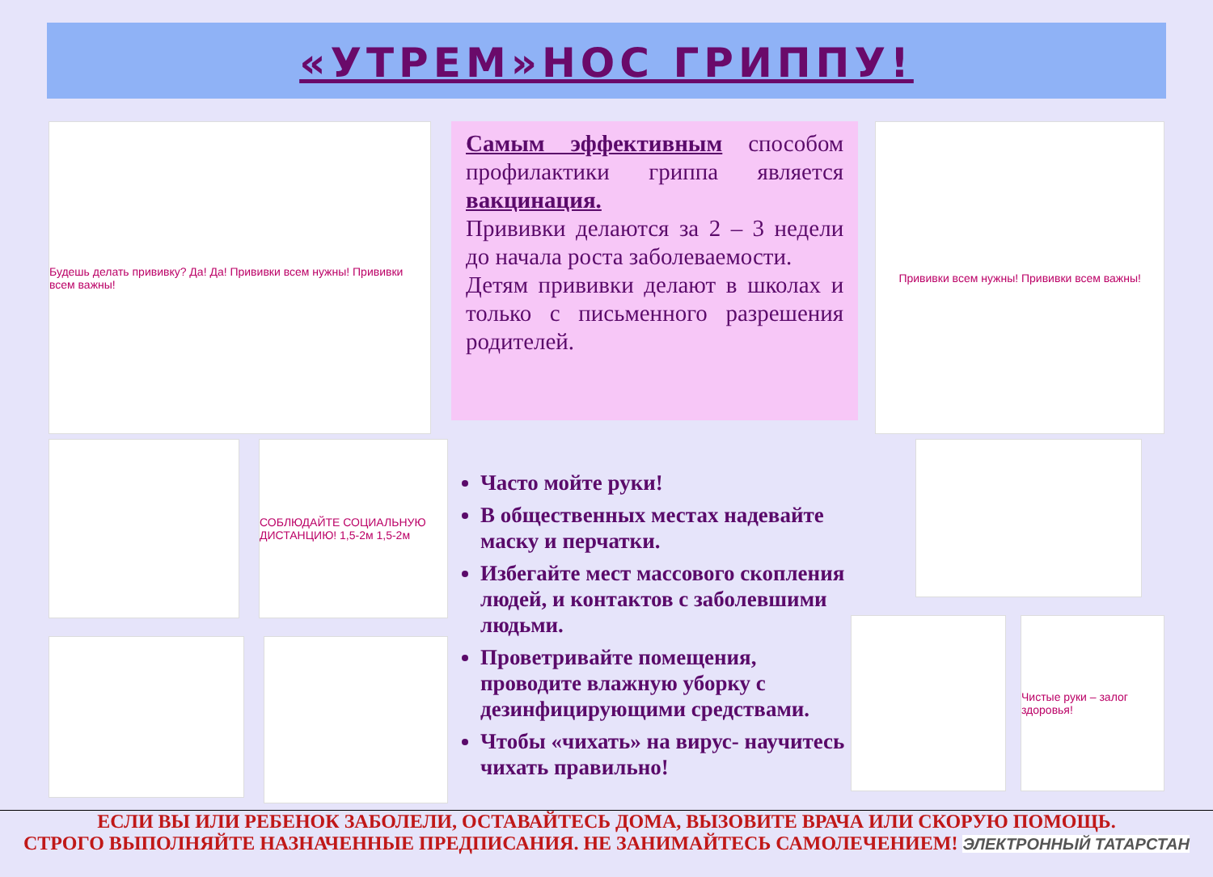«УТРЕМ»НОС ГРИППУ!
Будешь делать прививку? Да! Да! Прививки всем нужны! Прививки всем важны!
Самым эффективным способом профилактики гриппа является вакцинация.
Прививки делаются за 2 – 3 недели до начала роста заболеваемости.
Детям прививки делают в школах и только с письменного разрешения родителей.
Прививки всем нужны! Прививки всем важны!
СОБЛЮДАЙТЕ СОЦИАЛЬНУЮ ДИСТАНЦИЮ! 1,5-2м 1,5-2м
Часто мойте руки!
В общественных местах надевайте маску и перчатки.
Избегайте мест массового скопления людей, и контактов с заболевшими людьми.
Проветривайте помещения, проводите влажную уборку с дезинфицирующими средствами.
Чтобы «чихать» на вирус- научитесь чихать правильно!
Чистые руки – залог здоровья!
ЕСЛИ ВЫ ИЛИ РЕБЕНОК ЗАБОЛЕЛИ, ОСТАВАЙТЕСЬ ДОМА, ВЫЗОВИТЕ ВРАЧА ИЛИ СКОРУЮ ПОМОЩЬ.
СТРОГО ВЫПОЛНЯЙТЕ НАЗНАЧЕННЫЕ ПРЕДПИСАНИЯ. НЕ ЗАНИМАЙТЕСЬ САМОЛЕЧЕНИЕМ! ЭЛЕКТРОННЫЙ ТАТАРСТАН